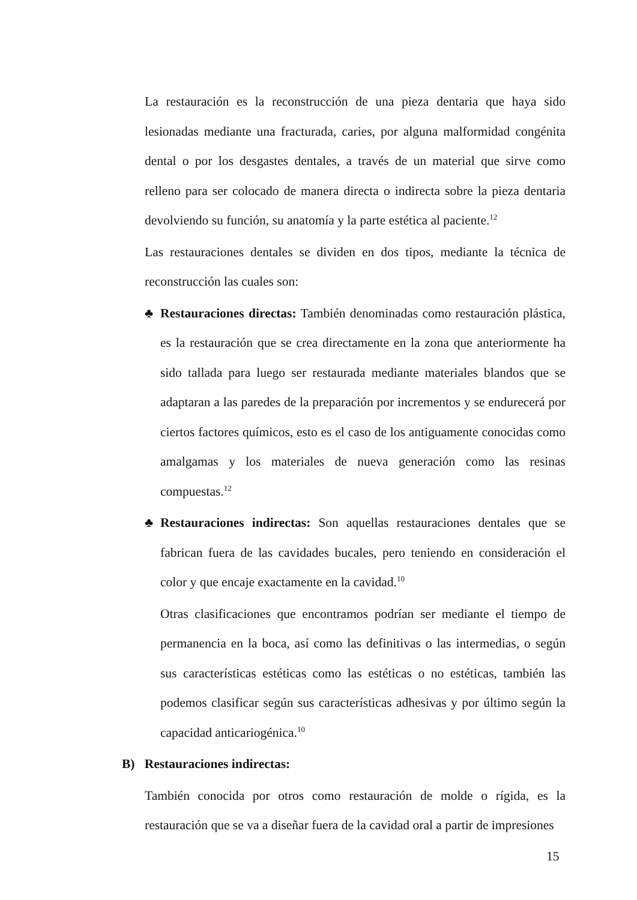La restauración es la reconstrucción de una pieza dentaria que haya sido lesionadas mediante una fracturada, caries, por alguna malformidad congénita dental o por los desgastes dentales, a través de un material que sirve como relleno para ser colocado de manera directa o indirecta sobre la pieza dentaria devolviendo su función, su anatomía y la parte estética al paciente.<sup>12</sup>
Las restauraciones dentales se dividen en dos tipos, mediante la técnica de reconstrucción las cuales son:
♣ Restauraciones directas: También denominadas como restauración plástica, es la restauración que se crea directamente en la zona que anteriormente ha sido tallada para luego ser restaurada mediante materiales blandos que se adaptaran a las paredes de la preparación por incrementos y se endurecerá por ciertos factores químicos, esto es el caso de los antiguamente conocidas como amalgamas y los materiales de nueva generación como las resinas compuestas.<sup>12</sup>
♣ Restauraciones indirectas: Son aquellas restauraciones dentales que se fabrican fuera de las cavidades bucales, pero teniendo en consideración el color y que encaje exactamente en la cavidad.<sup>10</sup>
Otras clasificaciones que encontramos podrían ser mediante el tiempo de permanencia en la boca, así como las definitivas o las intermedias, o según sus características estéticas como las estéticas o no estéticas, también las podemos clasificar según sus características adhesivas y por último según la capacidad anticariogénica.<sup>10</sup>
B) Restauraciones indirectas:
También conocida por otros como restauración de molde o rígida, es la restauración que se va a diseñar fuera de la cavidad oral a partir de impresiones
15